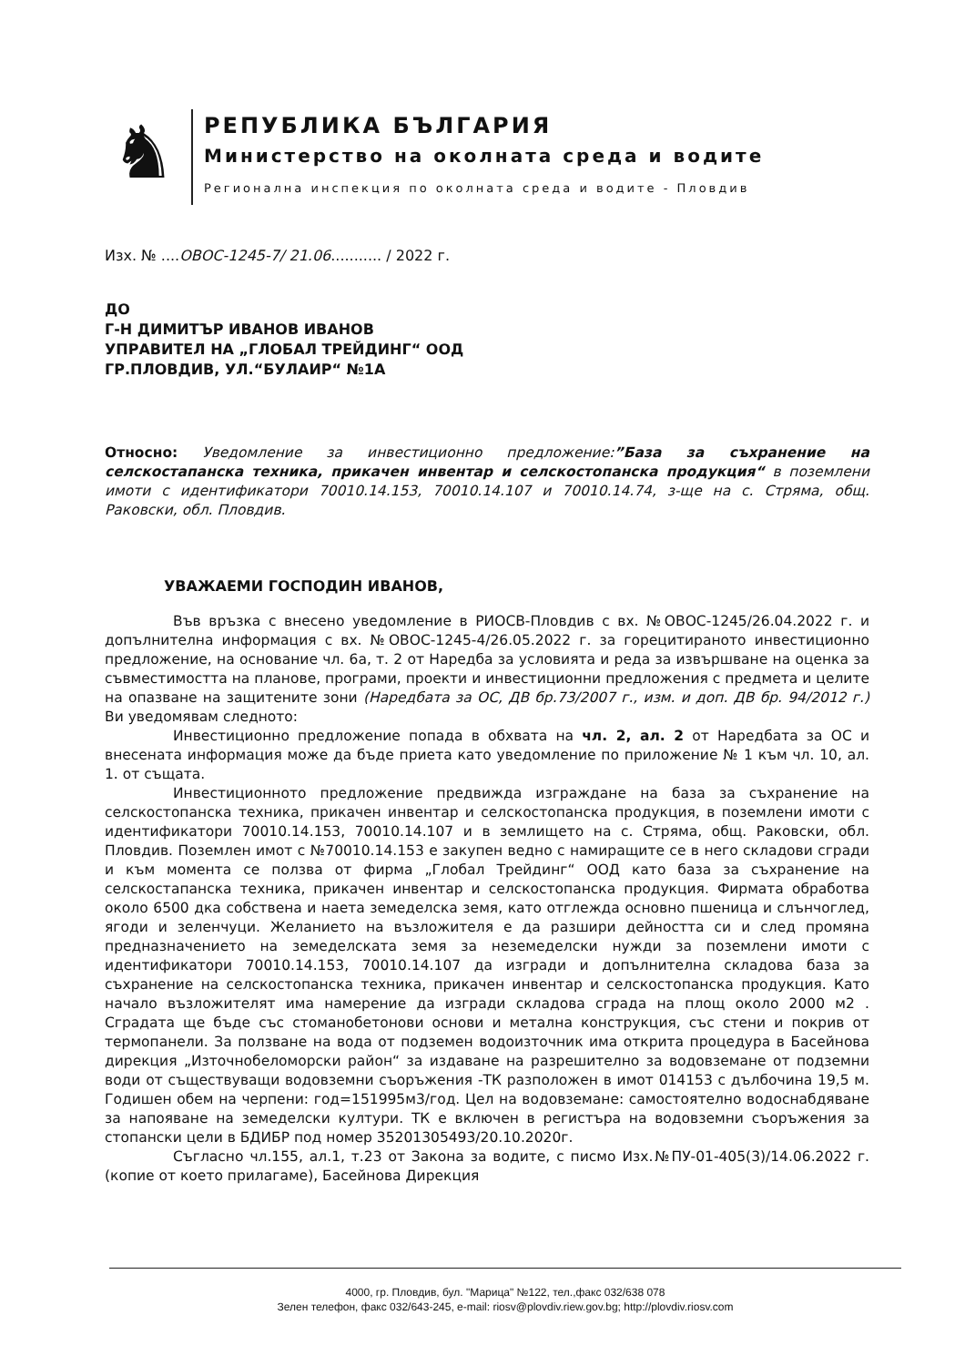♞
РЕПУБЛИКА БЪЛГАРИЯ
Министерство на околната среда и водите
Регионална инспекция по околната среда и водите - Пловдив
Изх. № ....ОВОС-1245-7/ 21.06........... / 2022 г.
ДО
Г-Н ДИМИТЪР ИВАНОВ ИВАНОВ
УПРАВИТЕЛ НА „ГЛОБАЛ ТРЕЙДИНГ“ ООД
ГР.ПЛОВДИВ, УЛ.“БУЛАИР“ №1А
Относно: Уведомление за инвестиционно предложение:”База за съхранение на селскостапанска техника, прикачен инвентар и селскостопанска продукция“ в поземлени имоти с идентификатори 70010.14.153, 70010.14.107 и 70010.14.74, з-ще на с. Стряма, общ. Раковски, обл. Пловдив.
УВАЖАЕМИ ГОСПОДИН ИВАНОВ,
Във връзка с внесено уведомление в РИОСВ-Пловдив с вх. №ОВОС-1245/26.04.2022 г. и допълнителна информация с вх. №ОВОС-1245-4/26.05.2022 г. за горецитираното инвестиционно предложение, на основание чл. 6а, т. 2 от Наредба за условията и реда за извършване на оценка за съвместимостта на планове, програми, проекти и инвестиционни предложения с предмета и целите на опазване на защитените зони (Наредбата за ОС, ДВ бр.73/2007 г., изм. и доп. ДВ бр. 94/2012 г.) Ви уведомявам следното:
Инвестиционно предложение попада в обхвата на чл. 2, ал. 2 от Наредбата за ОС и внесената информация може да бъде приета като уведомление по приложение № 1 към чл. 10, ал. 1. от същата.
Инвестиционното предложение предвижда изграждане на база за съхранение на селскостопанска техника, прикачен инвентар и селскостопанска продукция, в поземлени имоти с идентификатори 70010.14.153, 70010.14.107 и в землището на с. Стряма, общ. Раковски, обл. Пловдив. Поземлен имот с №70010.14.153 е закупен ведно с намиращите се в него складови сгради и към момента се ползва от фирма „Глобал Трейдинг“ ООД като база за съхранение на селскостапанска техника, прикачен инвентар и селскостопанска продукция. Фирмата обработва около 6500 дка собствена и наета земеделска земя, като отглежда основно пшеница и слънчоглед, ягоди и зеленчуци. Желанието на възложителя е да разшири дейността си и след промяна предназначението на земеделската земя за неземеделски нужди за поземлени имоти с идентификатори 70010.14.153, 70010.14.107 да изгради и допълнителна складова база за съхранение на селскостопанска техника, прикачен инвентар и селскостопанска продукция. Като начало възложителят има намерение да изгради складова сграда на площ около 2000 м2 . Сградата ще бъде със стоманобетонови основи и метална конструкция, със стени и покрив от термопанели. За ползване на вода от подземен водоизточник има открита процедура в Басейнова дирекция „Източнобеломорски район“ за издаване на разрешително за водовземане от подземни води от съществуващи водовземни съоръжения -ТК разположен в имот 014153 с дълбочина 19,5 м. Годишен обем на черпени: год=151995м3/год. Цел на водовземане: самостоятелно водоснабдяване за напояване на земеделски култури. ТК е включен в регистъра на водовземни съоръжения за стопански цели в БДИБР под номер 35201305493/20.10.2020г.
Съгласно чл.155, ал.1, т.23 от Закона за водите, с писмо Изх.№ПУ-01-405(3)/14.06.2022 г. (копие от което прилагаме), Басейнова Дирекция
4000, гр. Пловдив, бул. "Марица" №122, тел.,факс 032/638 078
Зелен телефон, факс 032/643-245, e-mail: riosv@plovdiv.riew.gov.bg; http://plovdiv.riosv.com